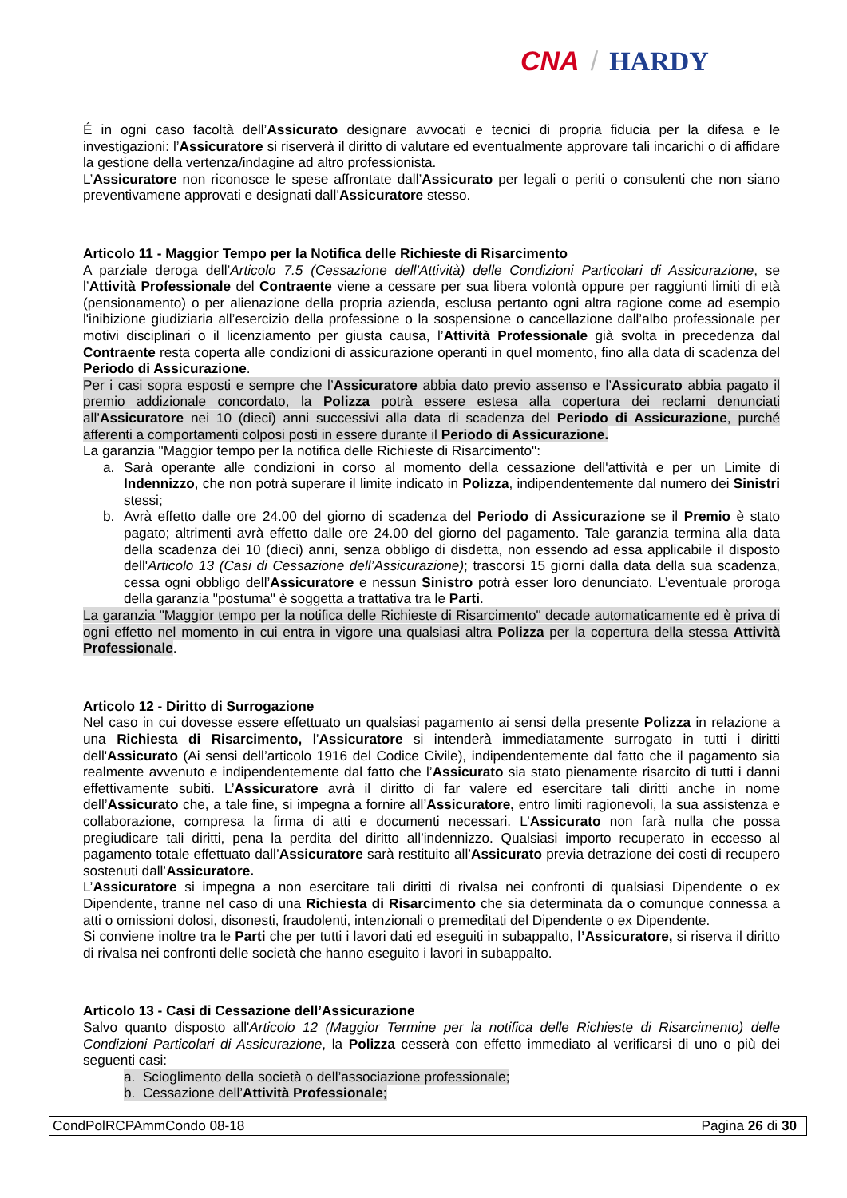CNA / HARDY
É in ogni caso facoltà dell’Assicurato designare avvocati e tecnici di propria fiducia per la difesa e le investigazioni: l’Assicuratore si riserverà il diritto di valutare ed eventualmente approvare tali incarichi o di affidare la gestione della vertenza/indagine ad altro professionista.
L’Assicuratore non riconosce le spese affrontate dall’Assicurato per legali o periti o consulenti che non siano preventivamene approvati e designati dall’Assicuratore stesso.
Articolo 11 - Maggior Tempo per la Notifica delle Richieste di Risarcimento
A parziale deroga dell’Articolo 7.5 (Cessazione dell’Attività) delle Condizioni Particolari di Assicurazione, se l’Attività Professionale del Contraente viene a cessare per sua libera volontà oppure per raggiunti limiti di età (pensionamento) o per alienazione della propria azienda, esclusa pertanto ogni altra ragione come ad esempio l'inibizione giudiziaria all’esercizio della professione o la sospensione o cancellazione dall’albo professionale per motivi disciplinari o il licenziamento per giusta causa, l’Attività Professionale già svolta in precedenza dal Contraente resta coperta alle condizioni di assicurazione operanti in quel momento, fino alla data di scadenza del Periodo di Assicurazione.
Per i casi sopra esposti e sempre che l’Assicuratore abbia dato previo assenso e l’Assicurato abbia pagato il premio addizionale concordato, la Polizza potrà essere estesa alla copertura dei reclami denunciati all’Assicuratore nei 10 (dieci) anni successivi alla data di scadenza del Periodo di Assicurazione, purché afferenti a comportamenti colposi posti in essere durante il Periodo di Assicurazione.
La garanzia "Maggior tempo per la notifica delle Richieste di Risarcimento":
a. Sarà operante alle condizioni in corso al momento della cessazione dell'attività e per un Limite di Indennizzo, che non potrà superare il limite indicato in Polizza, indipendentemente dal numero dei Sinistri stessi;
b. Avrà effetto dalle ore 24.00 del giorno di scadenza del Periodo di Assicurazione se il Premio è stato pagato; altrimenti avrà effetto dalle ore 24.00 del giorno del pagamento. Tale garanzia termina alla data della scadenza dei 10 (dieci) anni, senza obbligo di disdetta, non essendo ad essa applicabile il disposto dell'Articolo 13 (Casi di Cessazione dell’Assicurazione); trascorsi 15 giorni dalla data della sua scadenza, cessa ogni obbligo dell’Assicuratore e nessun Sinistro potrà esser loro denunciato. L’eventuale proroga della garanzia "postuma" è soggetta a trattativa tra le Parti.
La garanzia "Maggior tempo per la notifica delle Richieste di Risarcimento" decade automaticamente ed è priva di ogni effetto nel momento in cui entra in vigore una qualsiasi altra Polizza per la copertura della stessa Attività Professionale.
Articolo 12 - Diritto di Surrogazione
Nel caso in cui dovesse essere effettuato un qualsiasi pagamento ai sensi della presente Polizza in relazione a una Richiesta di Risarcimento, l’Assicuratore si intenderà immediatamente surrogato in tutti i diritti dell'Assicurato (Ai sensi dell’articolo 1916 del Codice Civile), indipendentemente dal fatto che il pagamento sia realmente avvenuto e indipendentemente dal fatto che l’Assicurato sia stato pienamente risarcito di tutti i danni effettivamente subiti. L’Assicuratore avrà il diritto di far valere ed esercitare tali diritti anche in nome dell’Assicurato che, a tale fine, si impegna a fornire all’Assicuratore, entro limiti ragionevoli, la sua assistenza e collaborazione, compresa la firma di atti e documenti necessari. L’Assicurato non farà nulla che possa pregiudicare tali diritti, pena la perdita del diritto all’indennizzo. Qualsiasi importo recuperato in eccesso al pagamento totale effettuato dall’Assicuratore sarà restituito all’Assicurato previa detrazione dei costi di recupero sostenuti dall’Assicuratore.
L’Assicuratore si impegna a non esercitare tali diritti di rivalsa nei confronti di qualsiasi Dipendente o ex Dipendente, tranne nel caso di una Richiesta di Risarcimento che sia determinata da o comunque connessa a atti o omissioni dolosi, disonesti, fraudolenti, intenzionali o premeditati del Dipendente o ex Dipendente.
Si conviene inoltre tra le Parti che per tutti i lavori dati ed eseguiti in subappalto, l’Assicuratore, si riserva il diritto di rivalsa nei confronti delle società che hanno eseguito i lavori in subappalto.
Articolo 13 - Casi di Cessazione dell’Assicurazione
Salvo quanto disposto all'Articolo 12 (Maggior Termine per la notifica delle Richieste di Risarcimento) delle Condizioni Particolari di Assicurazione, la Polizza cesserà con effetto immediato al verificarsi di uno o più dei seguenti casi:
a. Scioglimento della società o dell’associazione professionale;
b. Cessazione dell’Attività Professionale;
CondPolRCPAmmCondo 08-18 Pagina 26 di 30